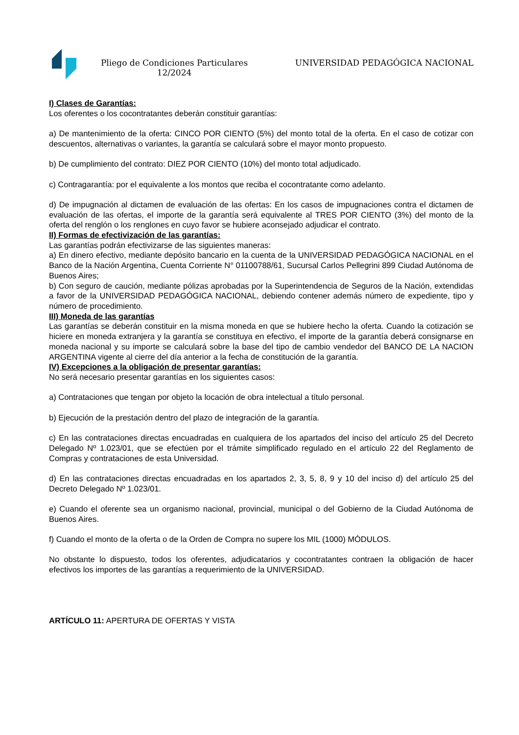Pliego de Condiciones Particulares 12/2024
UNIVERSIDAD PEDAGÓGICA NACIONAL
I) Clases de Garantías:
Los oferentes o los cocontratantes deberán constituir garantías:
a) De mantenimiento de la oferta: CINCO POR CIENTO (5%) del monto total de la oferta. En el caso de cotizar con descuentos, alternativas o variantes, la garantía se calculará sobre el mayor monto propuesto.
b) De cumplimiento del contrato: DIEZ POR CIENTO (10%) del monto total adjudicado.
c) Contragarantía: por el equivalente a los montos que reciba el cocontratante como adelanto.
d) De impugnación al dictamen de evaluación de las ofertas: En los casos de impugnaciones contra el dictamen de evaluación de las ofertas, el importe de la garantía será equivalente al TRES POR CIENTO (3%) del monto de la oferta del renglón o los renglones en cuyo favor se hubiere aconsejado adjudicar el contrato.
II) Formas de efectivización de las garantías:
Las garantías podrán efectivizarse de las siguientes maneras:
a) En dinero efectivo, mediante depósito bancario en la cuenta de la UNIVERSIDAD PEDAGÓGICA NACIONAL en el Banco de la Nación Argentina, Cuenta Corriente N° 01100788/61, Sucursal Carlos Pellegrini 899 Ciudad Autónoma de Buenos Aires;
b) Con seguro de caución, mediante pólizas aprobadas por la Superintendencia de Seguros de la Nación, extendidas a favor de la UNIVERSIDAD PEDAGÓGICA NACIONAL, debiendo contener además número de expediente, tipo y número de procedimiento.
III) Moneda de las garantías
Las garantías se deberán constituir en la misma moneda en que se hubiere hecho la oferta. Cuando la cotización se hiciere en moneda extranjera y la garantía se constituya en efectivo, el importe de la garantía deberá consignarse en moneda nacional y su importe se calculará sobre la base del tipo de cambio vendedor del BANCO DE LA NACION ARGENTINA vigente al cierre del día anterior a la fecha de constitución de la garantía.
IV) Excepciones a la obligación de presentar garantías:
No será necesario presentar garantías en los siguientes casos:
a) Contrataciones que tengan por objeto la locación de obra intelectual a título personal.
b) Ejecución de la prestación dentro del plazo de integración de la garantía.
c) En las contrataciones directas encuadradas en cualquiera de los apartados del inciso del artículo 25 del Decreto Delegado Nº 1.023/01, que se efectúen por el trámite simplificado regulado en el artículo 22 del Reglamento de Compras y contrataciones de esta Universidad.
d) En las contrataciones directas encuadradas en los apartados 2, 3, 5, 8, 9 y 10 del inciso d) del artículo 25 del Decreto Delegado Nº 1.023/01.
e) Cuando el oferente sea un organismo nacional, provincial, municipal o del Gobierno de la Ciudad Autónoma de Buenos Aires.
f) Cuando el monto de la oferta o de la Orden de Compra no supere los MIL (1000) MÓDULOS.
No obstante lo dispuesto, todos los oferentes, adjudicatarios y cocontratantes contraen la obligación de hacer efectivos los importes de las garantías a requerimiento de la UNIVERSIDAD.
ARTÍCULO 11: APERTURA DE OFERTAS Y VISTA